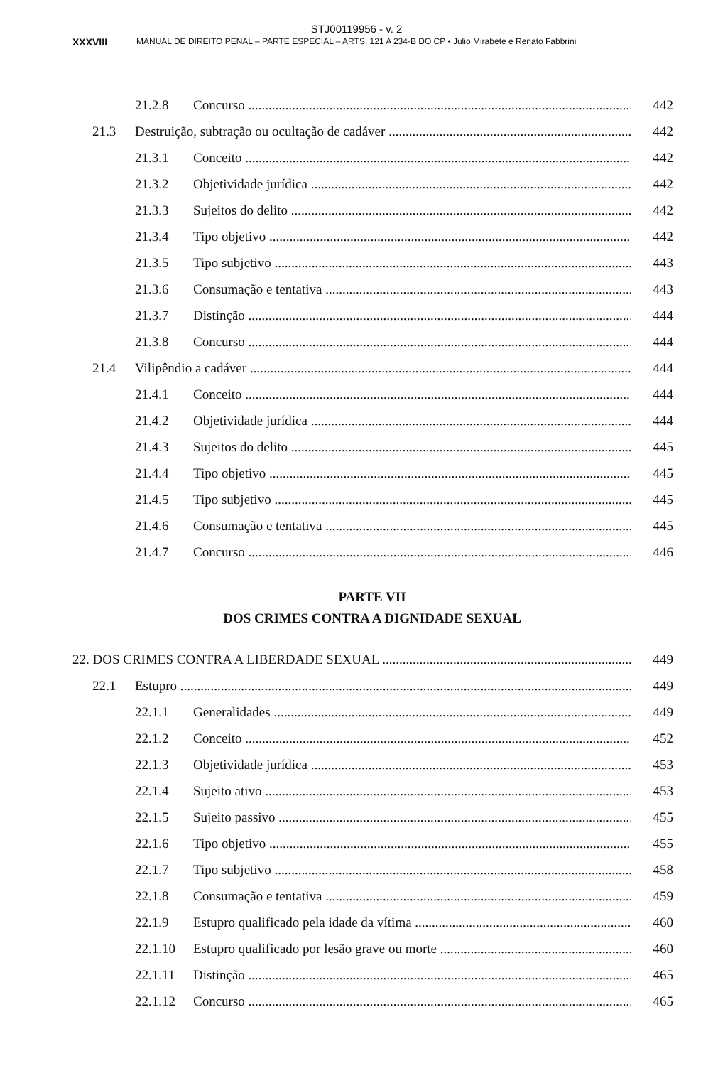STJ00119956 - v. 2
XXXVIII MANUAL DE DIREITO PENAL – PARTE ESPECIAL – ARTS. 121 A 234-B DO CP • Julio Mirabete e Renato Fabbrini
21.2.8 Concurso 442
21.3 Destruição, subtração ou ocultação de cadáver 442
21.3.1 Conceito 442
21.3.2 Objetividade jurídica 442
21.3.3 Sujeitos do delito 442
21.3.4 Tipo objetivo 442
21.3.5 Tipo subjetivo 443
21.3.6 Consumação e tentativa 443
21.3.7 Distinção 444
21.3.8 Concurso 444
21.4 Vilipêndio a cadáver 444
21.4.1 Conceito 444
21.4.2 Objetividade jurídica 444
21.4.3 Sujeitos do delito 445
21.4.4 Tipo objetivo 445
21.4.5 Tipo subjetivo 445
21.4.6 Consumação e tentativa 445
21.4.7 Concurso 446
PARTE VII
DOS CRIMES CONTRA A DIGNIDADE SEXUAL
22. DOS CRIMES CONTRA A LIBERDADE SEXUAL 449
22.1 Estupro 449
22.1.1 Generalidades 449
22.1.2 Conceito 452
22.1.3 Objetividade jurídica 453
22.1.4 Sujeito ativo 453
22.1.5 Sujeito passivo 455
22.1.6 Tipo objetivo 455
22.1.7 Tipo subjetivo 458
22.1.8 Consumação e tentativa 459
22.1.9 Estupro qualificado pela idade da vítima 460
22.1.10 Estupro qualificado por lesão grave ou morte 460
22.1.11 Distinção 465
22.1.12 Concurso 465